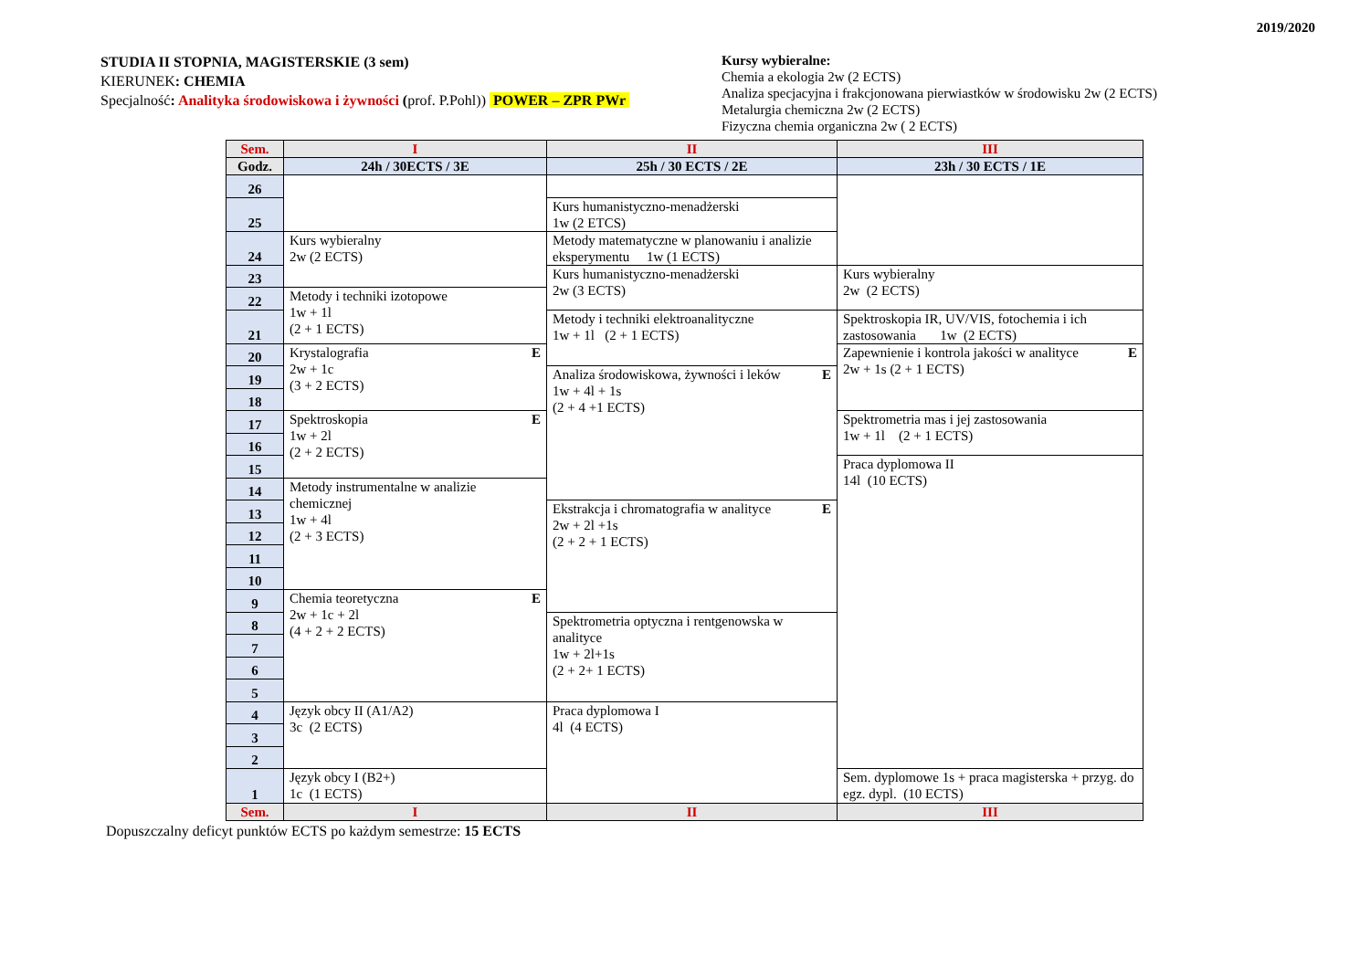2019/2020
STUDIA II STOPNIA, MAGISTERSKIE (3 sem)
KIERUNEK: CHEMIA
Specjalność: Analityka środowiskowa i żywności (prof. P.Pohl)) POWER – ZPR PWr
Kursy wybieralne:
Chemia a ekologia 2w (2 ECTS)
Analiza specjacyjna i frakcjonowana pierwiastków w środowisku 2w (2 ECTS)
Metalurgia chemiczna 2w (2 ECTS)
Fizyczna chemia organiczna 2w ( 2 ECTS)
| Sem. | I | II | III |
| --- | --- | --- | --- |
| Godz. | 24h / 30ECTS / 3E | 25h / 30 ECTS / 2E | 23h / 30 ECTS / 1E |
| 26 | | | |
| 25 | | Kurs humanistyczno-menadżerski 1w (2 ETCS) | |
| 24 | Kurs wybieralny 2w (2 ECTS) | Metody matematyczne w planowaniu i analizie eksperymentu 1w (1 ECTS) | |
| 23 | | Kurs humanistyczno-menadżerski 2w (3 ECTS) | Kurs wybieralny 2w (2 ECTS) |
| 22 | Metody i techniki izotopowe 1w + 1l (2 + 1 ECTS) | | |
| 21 | | Metody i techniki elektroanalityczne 1w + 1l (2 + 1 ECTS) | Spektroskopia IR, UV/VIS, fotochemia i ich zastosowania 1w (2 ECTS) |
| 20 | E Krystalografia 2w + 1c (3 + 2 ECTS) | | E Zapewnienie i kontrola jakości w analityce 2w + 1s (2 + 1 ECTS) |
| 19 | | E Analiza środowiskowa, żywności i leków 1w + 4l + 1s (2 + 4 +1 ECTS) | |
| 18 | | | |
| 17 | E Spektroskopia 1w + 2l (2 + 2 ECTS) | | Spektrometria mas i jej zastosowania 1w + 1l (2 + 1 ECTS) |
| 16 | | | |
| 15 | | | Praca dyplomowa II 14l (10 ECTS) |
| 14 | Metody instrumentalne w analizie chemicznej 1w + 4l (2 + 3 ECTS) | | |
| 13 | | E Ekstrakcja i chromatografia w analityce 2w + 2l +1s (2 + 2 + 1 ECTS) | |
| 12 | | | |
| 11 | | | |
| 10 | | | |
| 9 | E Chemia teoretyczna 2w + 1c + 2l (4 + 2 + 2 ECTS) | | |
| 8 | | Spektrometria optyczna i rentgenowska w analityce 1w + 2l+1s (2 + 2+ 1 ECTS) | |
| 7 | | | |
| 6 | | | |
| 5 | | | |
| 4 | Język obcy II (A1/A2) 3c (2 ECTS) | Praca dyplomowa I 4l (4 ECTS) | |
| 3 | | | |
| 2 | | | |
| 1 | Język obcy I (B2+) 1c (1 ECTS) | | Sem. dyplomowe 1s + praca magisterska + przyg. do egz. dypl. (10 ECTS) |
| Sem. | I | II | III |
Dopuszczalny deficyt punktów ECTS po każdym semestrze: 15 ECTS